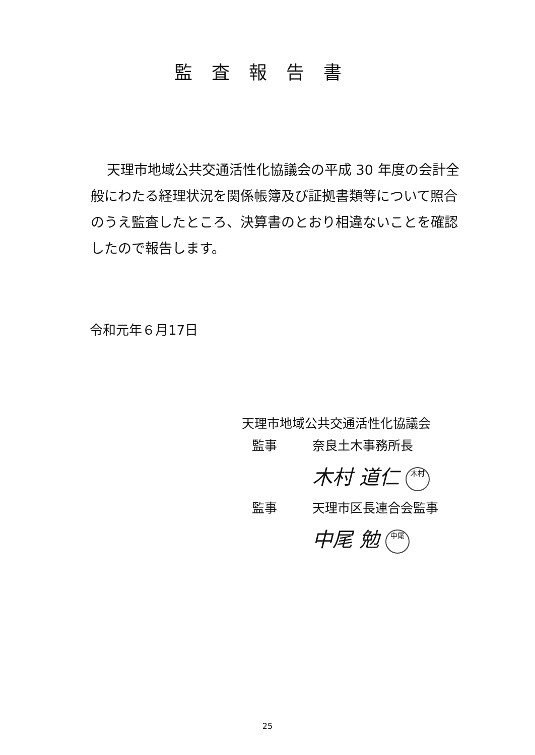監査報告書
天理市地域公共交通活性化協議会の平成 30 年度の会計全般にわたる経理状況を関係帳簿及び証拠書類等について照合のうえ監査したところ、決算書のとおり相違ないことを確認したので報告します。
令和元年６月17日
天理市地域公共交通活性化協議会
監事 奈良土木事務所長
木村 道仁 木村
監事 天理市区長連合会監事
中尾 勉 中尾
25